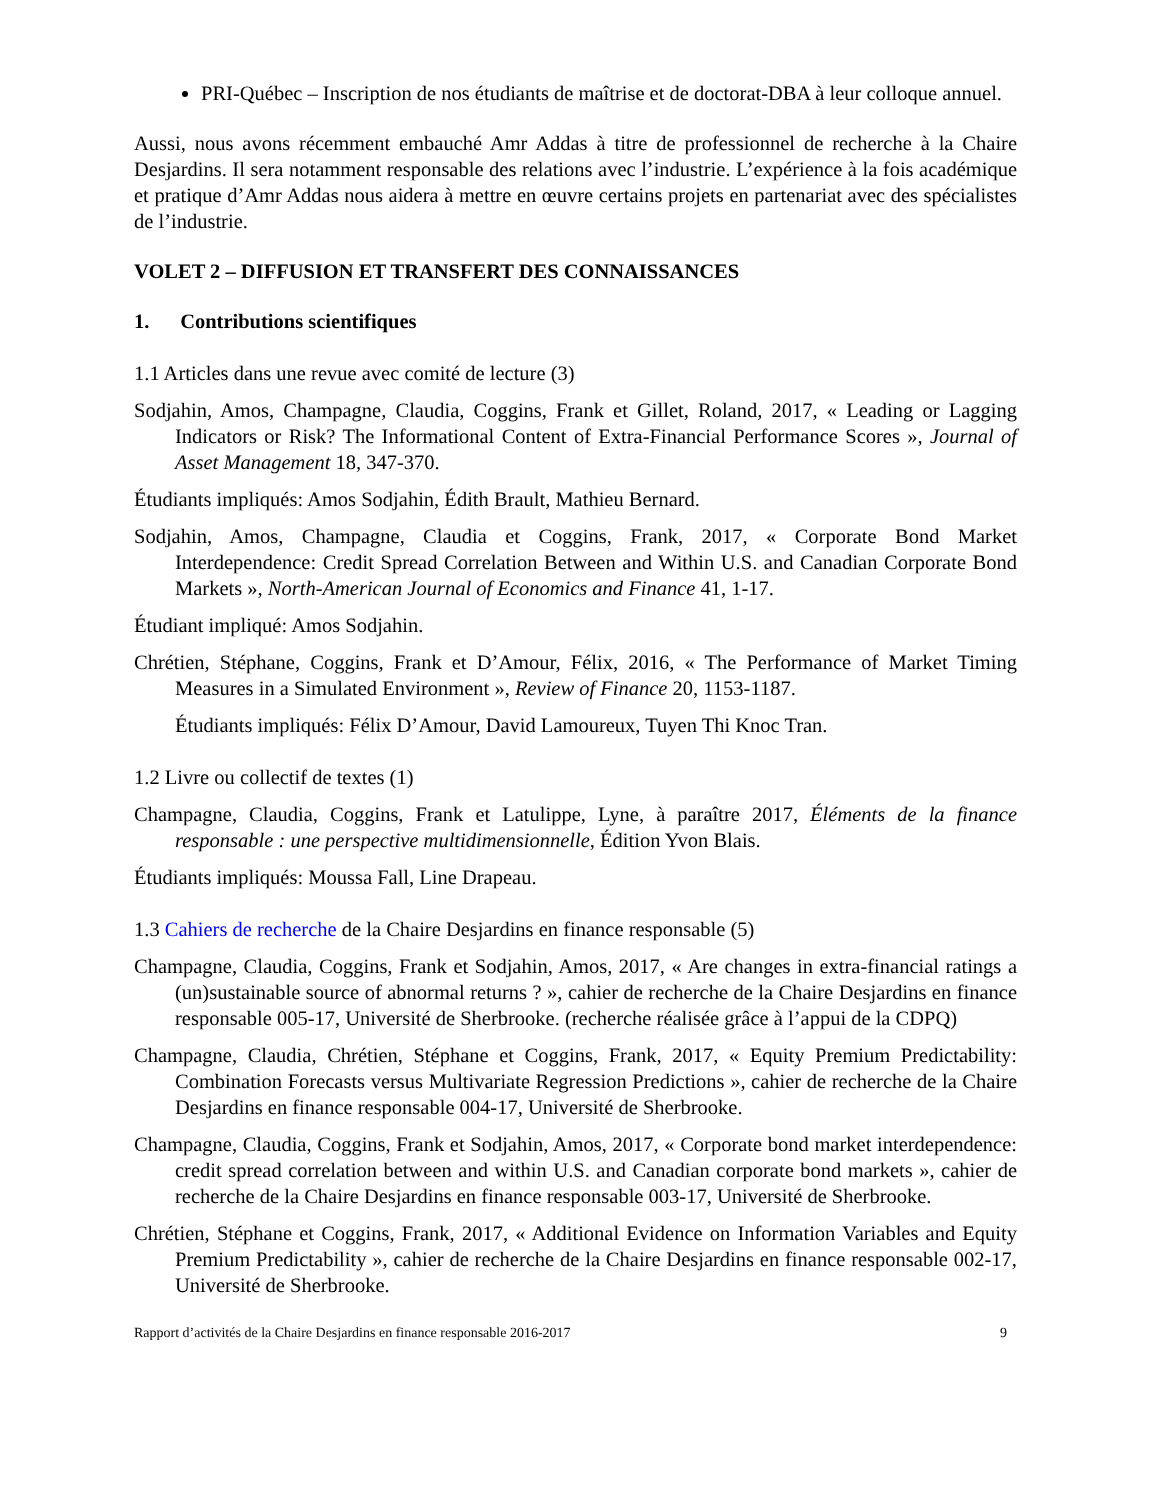PRI-Québec – Inscription de nos étudiants de maîtrise et de doctorat-DBA à leur colloque annuel.
Aussi, nous avons récemment embauché Amr Addas à titre de professionnel de recherche à la Chaire Desjardins. Il sera notamment responsable des relations avec l’industrie. L’expérience à la fois académique et pratique d’Amr Addas nous aidera à mettre en œuvre certains projets en partenariat avec des spécialistes de l’industrie.
VOLET 2 – DIFFUSION ET TRANSFERT DES CONNAISSANCES
1. Contributions scientifiques
1.1 Articles dans une revue avec comité de lecture (3)
Sodjahin, Amos, Champagne, Claudia, Coggins, Frank et Gillet, Roland, 2017, « Leading or Lagging Indicators or Risk? The Informational Content of Extra-Financial Performance Scores », Journal of Asset Management 18, 347-370.
Étudiants impliqués: Amos Sodjahin, Édith Brault, Mathieu Bernard.
Sodjahin, Amos, Champagne, Claudia et Coggins, Frank, 2017, « Corporate Bond Market Interdependence: Credit Spread Correlation Between and Within U.S. and Canadian Corporate Bond Markets », North-American Journal of Economics and Finance 41, 1-17.
Étudiant impliqué: Amos Sodjahin.
Chrétien, Stéphane, Coggins, Frank et D’Amour, Félix, 2016, « The Performance of Market Timing Measures in a Simulated Environment », Review of Finance 20, 1153-1187.
Étudiants impliqués: Félix D’Amour, David Lamoureux, Tuyen Thi Knoc Tran.
1.2 Livre ou collectif de textes (1)
Champagne, Claudia, Coggins, Frank et Latulippe, Lyne, à paraître 2017, Éléments de la finance responsable : une perspective multidimensionnelle, Édition Yvon Blais.
Étudiants impliqués: Moussa Fall, Line Drapeau.
1.3 Cahiers de recherche de la Chaire Desjardins en finance responsable (5)
Champagne, Claudia, Coggins, Frank et Sodjahin, Amos, 2017, « Are changes in extra-financial ratings a (un)sustainable source of abnormal returns ? », cahier de recherche de la Chaire Desjardins en finance responsable 005-17, Université de Sherbrooke. (recherche réalisée grâce à l’appui de la CDPQ)
Champagne, Claudia, Chrétien, Stéphane et Coggins, Frank, 2017, « Equity Premium Predictability: Combination Forecasts versus Multivariate Regression Predictions », cahier de recherche de la Chaire Desjardins en finance responsable 004-17, Université de Sherbrooke.
Champagne, Claudia, Coggins, Frank et Sodjahin, Amos, 2017, « Corporate bond market interdependence: credit spread correlation between and within U.S. and Canadian corporate bond markets », cahier de recherche de la Chaire Desjardins en finance responsable 003-17, Université de Sherbrooke.
Chrétien, Stéphane et Coggins, Frank, 2017, « Additional Evidence on Information Variables and Equity Premium Predictability », cahier de recherche de la Chaire Desjardins en finance responsable 002-17, Université de Sherbrooke.
Rapport d’activités de la Chaire Desjardins en finance responsable 2016-2017 9